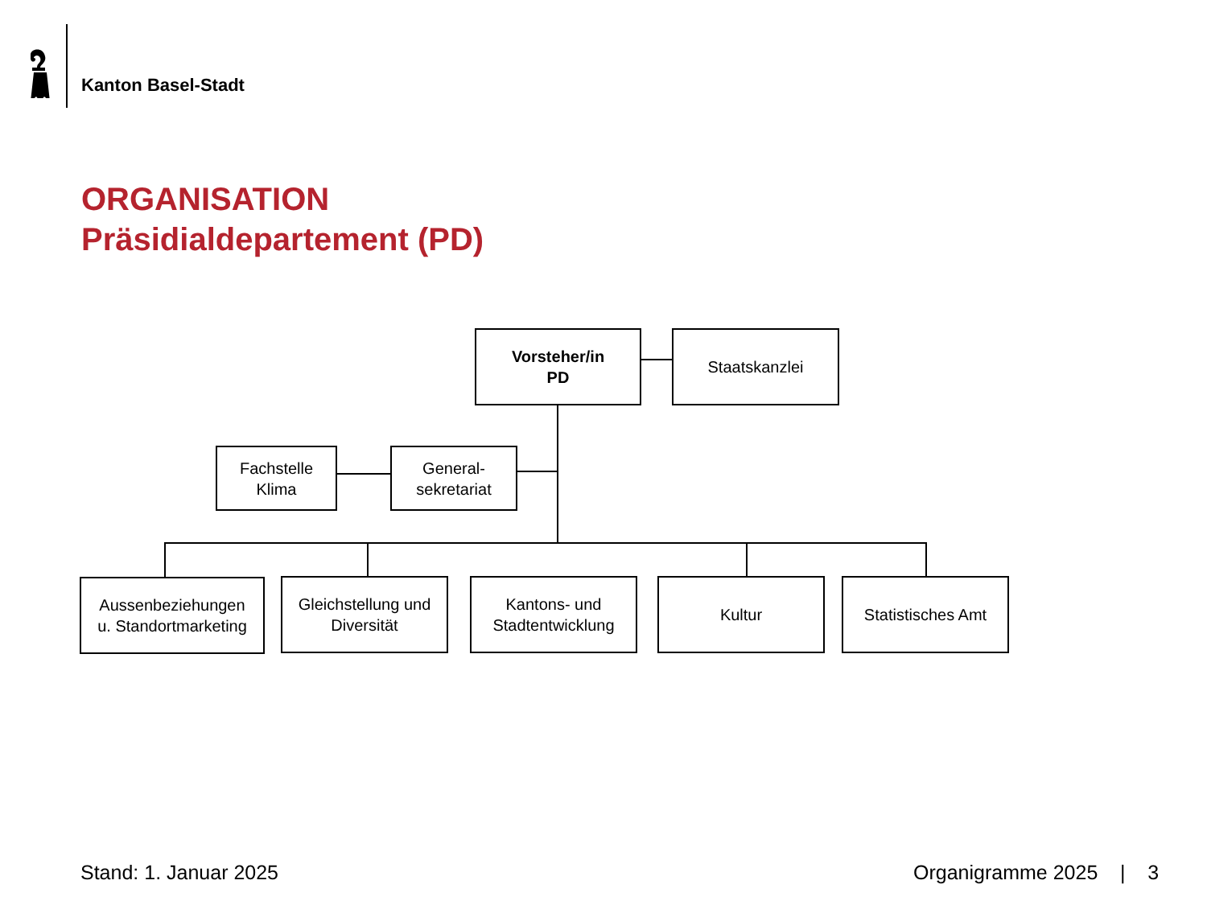Kanton Basel-Stadt
ORGANISATION
Präsidialdepartement (PD)
Vorsteher/in
PD
Staatskanzlei
Fachstelle
Klima
General-
sekretariat
Aussenbeziehungen
u. Standortmarketing
Gleichstellung und
Diversität
Kantons- und
Stadtentwicklung
Kultur Statistisches Amt
Stand: 1. Januar 2025 Organigramme 2025 | 3